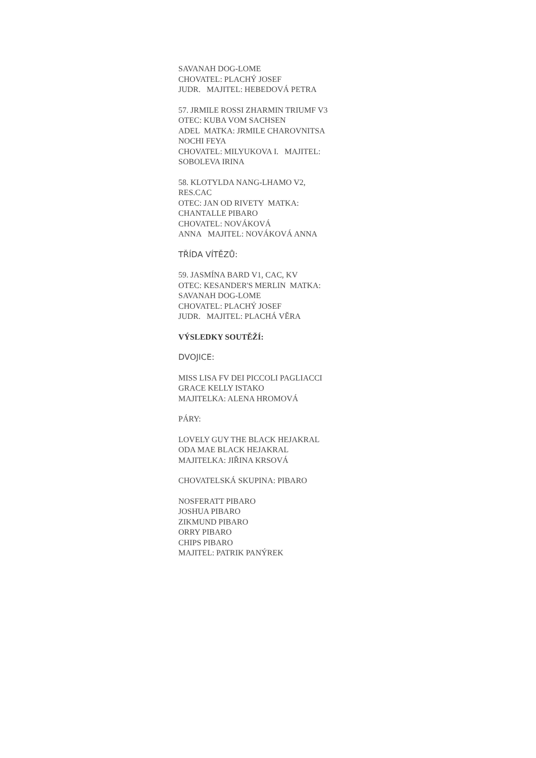SAVANAH DOG-LOME
CHOVATEL: PLACHÝ JOSEF
JUDR. MAJITEL: HEBEDOVÁ PETRA
57. JRMILE ROSSI ZHARMIN TRIUMF V3
OTEC: KUBA VOM SACHSEN
ADEL MATKA: JRMILE CHAROVNITSA
NOCHI FEYA
CHOVATEL: MILYUKOVA I. MAJITEL:
SOBOLEVA IRINA
58. KLOTYLDA NANG-LHAMO V2,
RES.CAC
OTEC: JAN OD RIVETY MATKA:
CHANTALLE PIBARO
CHOVATEL: NOVÁKOVÁ
ANNA MAJITEL: NOVÁKOVÁ ANNA
TŘÍDA VÍTĚZŮ:
59. JASMÍNA BARD V1, CAC, KV
OTEC: KESANDER'S MERLIN MATKA:
SAVANAH DOG-LOME
CHOVATEL: PLACHÝ JOSEF
JUDR. MAJITEL: PLACHÁ VĚRA
VÝSLEDKY SOUTĚŽÍ:
DVOJICE:
MISS LISA FV DEI PICCOLI PAGLIACCI
GRACE KELLY ISTAKO
MAJITELKA: ALENA HROMOVÁ
PÁRY:
LOVELY GUY THE BLACK HEJAKRAL
ODA MAE BLACK HEJAKRAL
MAJITELKA: JIŘINA KRSOVÁ
CHOVATELSKÁ SKUPINA: PIBARO
NOSFERATT PIBARO
JOSHUA PIBARO
ZIKMUND PIBARO
ORRY PIBARO
CHIPS PIBARO
MAJITEL: PATRIK PANÝREK